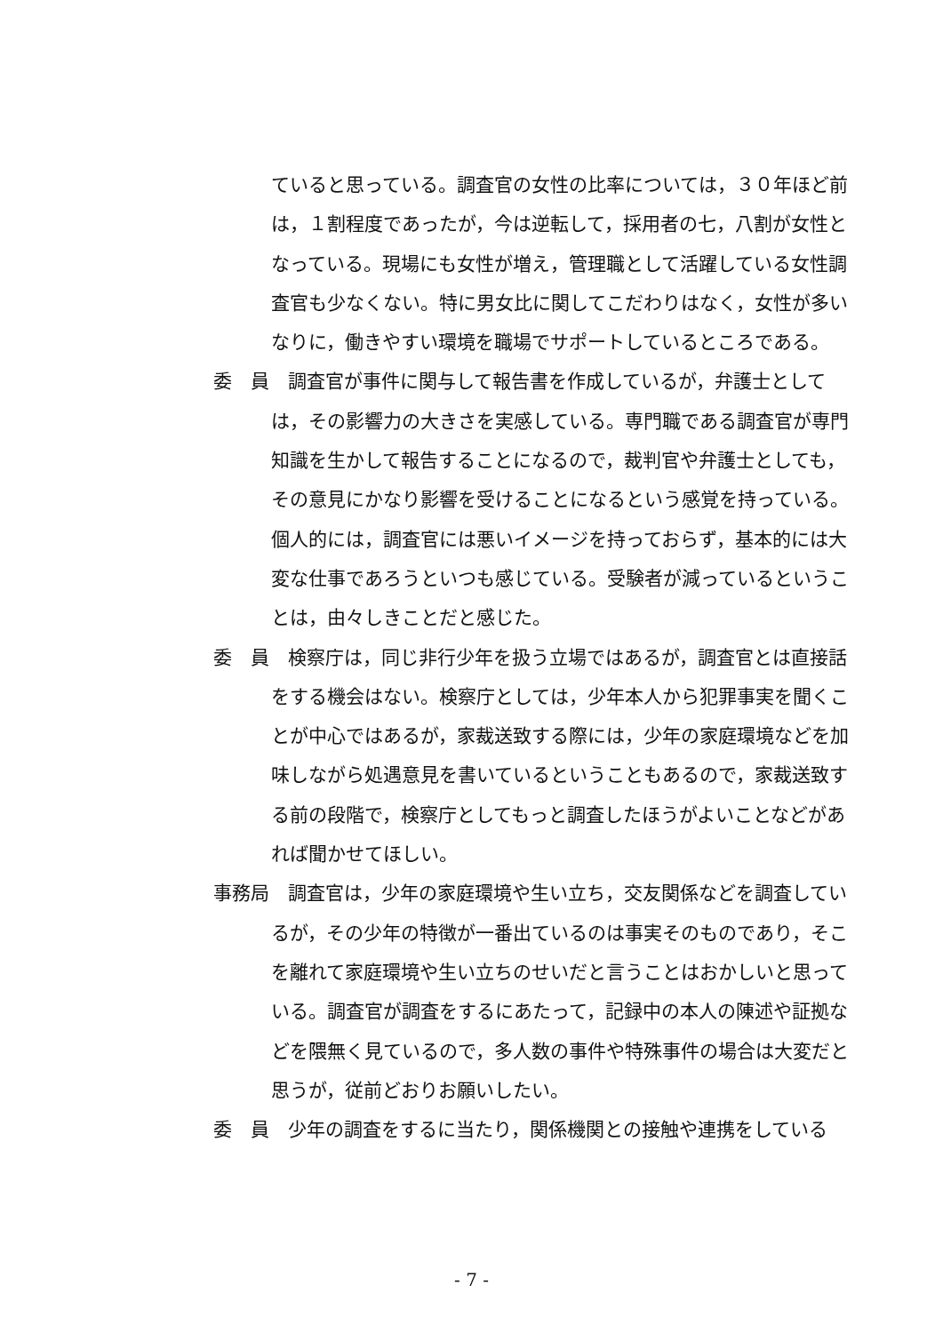ていると思っている。調査官の女性の比率については，３０年ほど前は，１割程度であったが，今は逆転して，採用者の七，八割が女性となっている。現場にも女性が増え，管理職として活躍している女性調査官も少なくない。特に男女比に関してこだわりはなく，女性が多いなりに，働きやすい環境を職場でサポートしているところである。
委　員　調査官が事件に関与して報告書を作成しているが，弁護士としては，その影響力の大きさを実感している。専門職である調査官が専門知識を生かして報告することになるので，裁判官や弁護士としても，その意見にかなり影響を受けることになるという感覚を持っている。個人的には，調査官には悪いイメージを持っておらず，基本的には大変な仕事であろうといつも感じている。受験者が減っているということは，由々しきことだと感じた。
委　員　検察庁は，同じ非行少年を扱う立場ではあるが，調査官とは直接話をする機会はない。検察庁としては，少年本人から犯罪事実を聞くことが中心ではあるが，家裁送致する際には，少年の家庭環境などを加味しながら処遇意見を書いているということもあるので，家裁送致する前の段階で，検察庁としてもっと調査したほうがよいことなどがあれば聞かせてほしい。
事務局　調査官は，少年の家庭環境や生い立ち，交友関係などを調査しているが，その少年の特徴が一番出ているのは事実そのものであり，そこを離れて家庭環境や生い立ちのせいだと言うことはおかしいと思っている。調査官が調査をするにあたって，記録中の本人の陳述や証拠などを隈無く見ているので，多人数の事件や特殊事件の場合は大変だと思うが，従前どおりお願いしたい。
委　員　少年の調査をするに当たり，関係機関との接触や連携をしている
- 7 -